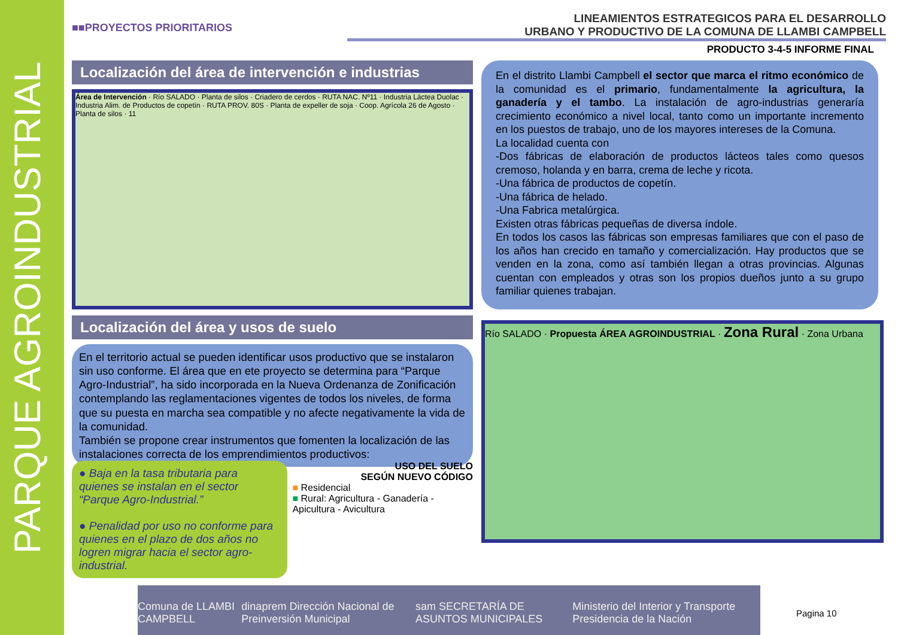PARQUE AGROINDUSTRIAL
■■PROYECTOS PRIORITARIOS
LINEAMIENTOS ESTRATEGICOS PARA EL DESARROLLO
URBANO Y PRODUCTIVO DE LA COMUNA DE LLAMBI CAMPBELL
PRODUCTO 3-4-5 INFORME FINAL
Localización del área de intervención e industrias
Área de Intervención · Río SALADO · Planta de silos · Criadero de cerdos · RUTA NAC. Nº11 · Industria Láctea Duolac · Industria Alim. de Productos de copetín · RUTA PROV. 80S · Planta de expeller de soja · Coop. Agrícola 26 de Agosto · Planta de silos · 11
En el distrito Llambi Campbell el sector que marca el ritmo económico de la comunidad es el primario, fundamentalmente la agricultura, la ganadería y el tambo. La instalación de agro-industrias generaría crecimiento económico a nivel local, tanto como un importante incremento en los puestos de trabajo, uno de los mayores intereses de la Comuna.
La localidad cuenta con
-Dos fábricas de elaboración de productos lácteos tales como quesos cremoso, holanda y en barra, crema de leche y ricota.
-Una fábrica de productos de copetín.
-Una fábrica de helado.
-Una Fabrica metalúrgica.
Existen otras fábricas pequeñas de diversa índole.
En todos los casos las fábricas son empresas familiares que con el paso de los años han crecido en tamaño y comercialización. Hay productos que se venden en la zona, como así también llegan a otras provincias. Algunas cuentan con empleados y otras son los propios dueños junto a su grupo familiar quienes trabajan.
Localización del área y usos de suelo
En el territorio actual se pueden identificar usos productivo que se instalaron sin uso conforme. El área que en ete proyecto se determina para “Parque Agro-Industrial”, ha sido incorporada en la Nueva Ordenanza de Zonificación contemplando las reglamentaciones vigentes de todos los niveles, de forma que su puesta en marcha sea compatible y no afecte negativamente la vida de la comunidad.
También se propone crear instrumentos que fomenten la localización de las instalaciones correcta de los emprendimientos productivos:
● Baja en la tasa tributaria para quienes se instalan en el sector “Parque Agro-Industrial.”
● Penalidad por uso no conforme para quienes en el plazo de dos años no logren migrar hacia el sector agro-industrial.
USO DEL SUELO
SEGÚN NUEVO CÓDIGO
■ Residencial
■ Rural: Agricultura - Ganadería - Apicultura - Avicultura
Río SALADO · Propuesta ÁREA AGROINDUSTRIAL · Zona Rural · Zona Urbana
Comuna de LLAMBI CAMPBELL dinaprem Dirección Nacional de Preinversión Municipal sam SECRETARÍA DE ASUNTOS MUNICIPALES Ministerio del Interior y Transporte Presidencia de la Nación
Pagina 10